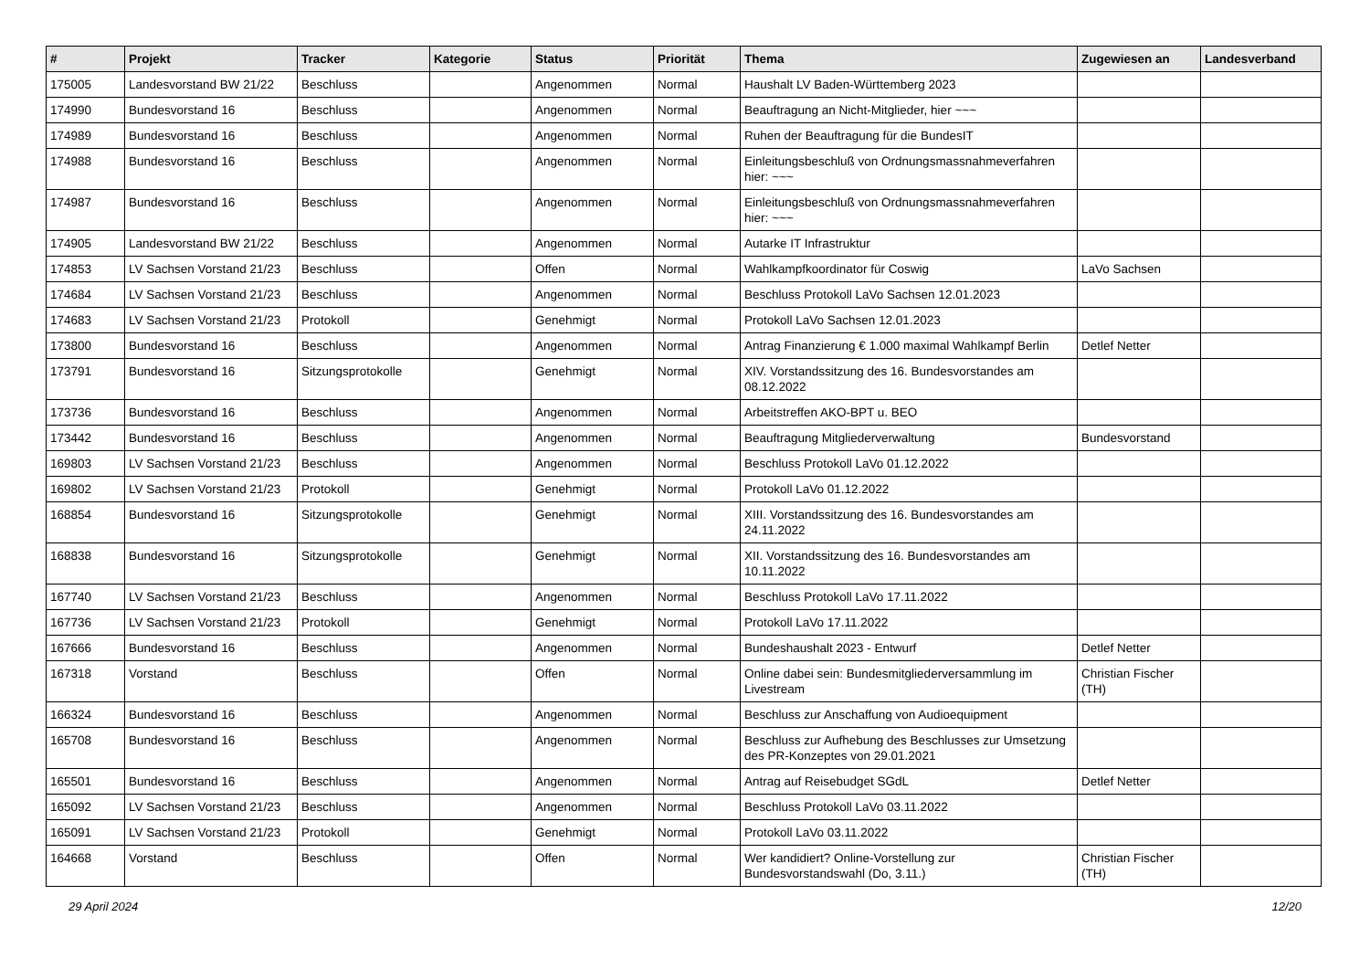| # | Projekt | Tracker | Kategorie | Status | Priorität | Thema | Zugewiesen an | Landesverband |
| --- | --- | --- | --- | --- | --- | --- | --- | --- |
| 175005 | Landesvorstand BW 21/22 | Beschluss | | Angenommen | Normal | Haushalt LV Baden-Württemberg 2023 | | |
| 174990 | Bundesvorstand 16 | Beschluss | | Angenommen | Normal | Beauftragung an Nicht-Mitglieder, hier ~~~ | | |
| 174989 | Bundesvorstand 16 | Beschluss | | Angenommen | Normal | Ruhen der Beauftragung für die BundesIT | | |
| 174988 | Bundesvorstand 16 | Beschluss | | Angenommen | Normal | Einleitungsbeschluß von Ordnungsmassnahmeverfahren hier: ~~~ | | |
| 174987 | Bundesvorstand 16 | Beschluss | | Angenommen | Normal | Einleitungsbeschluß von Ordnungsmassnahmeverfahren hier: ~~~ | | |
| 174905 | Landesvorstand BW 21/22 | Beschluss | | Angenommen | Normal | Autarke IT Infrastruktur | | |
| 174853 | LV Sachsen Vorstand 21/23 | Beschluss | | Offen | Normal | Wahlkampfkoordinator für Coswig | LaVo Sachsen | |
| 174684 | LV Sachsen Vorstand 21/23 | Beschluss | | Angenommen | Normal | Beschluss Protokoll LaVo Sachsen 12.01.2023 | | |
| 174683 | LV Sachsen Vorstand 21/23 | Protokoll | | Genehmigt | Normal | Protokoll LaVo Sachsen 12.01.2023 | | |
| 173800 | Bundesvorstand 16 | Beschluss | | Angenommen | Normal | Antrag Finanzierung € 1.000 maximal Wahlkampf Berlin | Detlef Netter | |
| 173791 | Bundesvorstand 16 | Sitzungsprotokolle | | Genehmigt | Normal | XIV. Vorstandssitzung des 16. Bundesvorstandes am 08.12.2022 | | |
| 173736 | Bundesvorstand 16 | Beschluss | | Angenommen | Normal | Arbeitstreffen AKO-BPT u. BEO | | |
| 173442 | Bundesvorstand 16 | Beschluss | | Angenommen | Normal | Beauftragung Mitgliederverwaltung | Bundesvorstand | |
| 169803 | LV Sachsen Vorstand 21/23 | Beschluss | | Angenommen | Normal | Beschluss Protokoll LaVo 01.12.2022 | | |
| 169802 | LV Sachsen Vorstand 21/23 | Protokoll | | Genehmigt | Normal | Protokoll LaVo 01.12.2022 | | |
| 168854 | Bundesvorstand 16 | Sitzungsprotokolle | | Genehmigt | Normal | XIII. Vorstandssitzung des 16. Bundesvorstandes am 24.11.2022 | | |
| 168838 | Bundesvorstand 16 | Sitzungsprotokolle | | Genehmigt | Normal | XII. Vorstandssitzung des 16. Bundesvorstandes am 10.11.2022 | | |
| 167740 | LV Sachsen Vorstand 21/23 | Beschluss | | Angenommen | Normal | Beschluss Protokoll LaVo 17.11.2022 | | |
| 167736 | LV Sachsen Vorstand 21/23 | Protokoll | | Genehmigt | Normal | Protokoll LaVo 17.11.2022 | | |
| 167666 | Bundesvorstand 16 | Beschluss | | Angenommen | Normal | Bundeshaushalt 2023 - Entwurf | Detlef Netter | |
| 167318 | Vorstand | Beschluss | | Offen | Normal | Online dabei sein: Bundesmitgliederversammlung im Livestream | Christian Fischer (TH) | |
| 166324 | Bundesvorstand 16 | Beschluss | | Angenommen | Normal | Beschluss zur Anschaffung von Audioequipment | | |
| 165708 | Bundesvorstand 16 | Beschluss | | Angenommen | Normal | Beschluss zur Aufhebung des Beschlusses zur Umsetzung des PR-Konzeptes von 29.01.2021 | | |
| 165501 | Bundesvorstand 16 | Beschluss | | Angenommen | Normal | Antrag auf Reisebudget SGdL | Detlef Netter | |
| 165092 | LV Sachsen Vorstand 21/23 | Beschluss | | Angenommen | Normal | Beschluss Protokoll LaVo 03.11.2022 | | |
| 165091 | LV Sachsen Vorstand 21/23 | Protokoll | | Genehmigt | Normal | Protokoll LaVo 03.11.2022 | | |
| 164668 | Vorstand | Beschluss | | Offen | Normal | Wer kandidiert? Online-Vorstellung zur Bundesvorstandswahl (Do, 3.11.) | Christian Fischer (TH) | |
29 April 2024 12/20